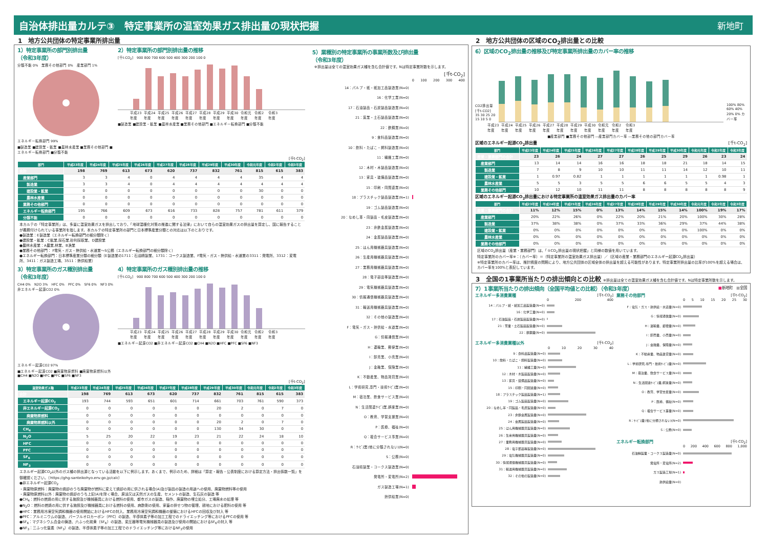自治体排出量カルテ③　特定事業所の温室効果ガス排出量の現状把握
新地町
1　地方公共団体の特定事業所排出量
1）特定事業所の部門別排出量
（令和3年度）
分類不能 0%　業務その他部門 0%　産業部門 1%
エネルギー転換部門 99%
■製造業 ■建設業・鉱業 ■農林水産業 ■業務その他部門 ■エネルギー転換部門 ■分類不能
2）特定事業所の部門別排出量の推移
[千t-CO<sub>2</sub>]　900 800 700 600 500 400 300 200 100 0
平成23年度 平成24年度 平成25年度 平成26年度 平成27年度 平成28年度 平成29年度 平成30年度 令和元年度 令和2年度 令和3年度
■製造業 ■建設業・鉱業 ■農林水産業 ■業務その他部門 ■エネルギー転換部門 ■分類不能
[千t-CO<sub>2</sub>]
| 部門 | 平成23年度 | 平成24年度 | 平成25年度 | 平成26年度 | 平成27年度 | 平成28年度 | 平成29年度 | 平成30年度 | 令和元年度 | 令和2年度 | 令和3年度 |
| --- | --- | --- | --- | --- | --- | --- | --- | --- | --- | --- | --- |
| 合計 | 198 | 769 | 613 | 673 | 620 | 737 | 832 | 761 | 815 | 615 | 383 |
| 産業部門 | 3 | 3 | 4 | 0 | 4 | 4 | 4 | 4 | 35 | 4 | 4 |
| 製造業 | 3 | 3 | 4 | 0 | 4 | 4 | 4 | 4 | 4 | 4 | 4 |
| 建設業・鉱業 | 0 | 0 | 0 | 0 | 0 | 0 | 0 | 0 | 30 | 0 | 0 |
| 農林水産業 | 0 | 0 | 0 | 0 | 0 | 0 | 0 | 0 | 0 | 0 | 0 |
| 業務その他部門 | 0 | 0 | 0 | 0 | 0 | 0 | 0 | 0 | 0 | 0 | 0 |
| エネルギー転換部門 | 195 | 766 | 609 | 673 | 616 | 733 | 828 | 757 | 781 | 611 | 379 |
| 分類不能 | 0 | 0 | 0 | 0 | 0 | 0 | 0 | 0 | 0 | 0 | 0 |
本カルテの「特定事業所」は、多量に温室効果ガスを排出しており、「地球温暖化対策の推進に関する法律」において自らの温室効果ガスの排出量を算定し、国に報告することが義務付けられている事業所を指します。本カルテの特定事業所の部門と日本標準産業分類との対応は以下のとおりです。
●製造業：E製造業（エネルギー転換部門の細分類除く）
●建設業・鉱業：C鉱業,採石業,砂利採取業、D建設業
●農林水産業：A農業,林業、B漁業
●業務その他部門： F電気・ガス・熱供給・水道業～S公務（エネルギー転換部門の細分類除く）
●エネルギー転換部門：日本標準産業分類の細分類（E製造業の1711：石油精製業、1731：コークス製造業、F電気・ガス・熱供給・水道業の3311：発電所、3312：変電所、3411：ガス製造工場、3511：熱供給業）
3）特定事業所のガス種別排出量
（令和3年度）
CH4 0%　N2O 3%　HFC 0%　PFC 0%　SF6 0%　NF3 0%
非エネルギー起源CO2 0%
エネルギー起源CO2 97%
■エネルギー起源CO2 ■廃棄物原燃料 ■廃棄物原燃料以外 ■CH4 ■N2O ■HFC ■PFC ■SF6 ■NF3
4）特定事業所のガス種別排出量の推移
[千t-CO<sub>2</sub>]　900 800 700 600 500 400 300 200 100 0
平成23年度 平成24年度 平成25年度 平成26年度 平成27年度 平成28年度 平成29年度 平成30年度 令和元年度 令和2年度 令和3年度
■エネルギー起源CO2 ■非エネルギー起源CO2 ■CH4 ■N2O ■HFC ■PFC ■SF6 ■NF3
[千t-CO<sub>2</sub>]
| 温室効果ガス種 | 平成23年度 | 平成24年度 | 平成25年度 | 平成26年度 | 平成27年度 | 平成28年度 | 平成29年度 | 平成30年度 | 令和元年度 | 令和2年度 | 令和3年度 |
| --- | --- | --- | --- | --- | --- | --- | --- | --- | --- | --- | --- |
| 合計 | 198 | 769 | 613 | 673 | 620 | 737 | 832 | 761 | 815 | 615 | 383 |
| エネルギー起源CO<sub>2</sub> | 193 | 744 | 593 | 651 | 601 | 714 | 661 | 703 | 761 | 590 | 373 |
| 非エネルギー起源CO<sub>2</sub> | 0 | 0 | 0 | 0 | 0 | 0 | 20 | 2 | 0 | 7 | 0 |
| 廃棄物原燃料 | 0 | 0 | 0 | 0 | 0 | 0 | 0 | 0 | 0 | 0 | 0 |
| 廃棄物原燃料以外 | 0 | 0 | 0 | 0 | 0 | 0 | 20 | 2 | 0 | 7 | 0 |
| CH<sub>4</sub> | 0 | 0 | 0 | 0 | 0 | 0 | 130 | 34 | 30 | 0 | 0 |
| N<sub>2</sub>O | 5 | 25 | 20 | 22 | 19 | 23 | 21 | 22 | 24 | 18 | 10 |
| HFC | 0 | 0 | 0 | 0 | 0 | 0 | 0 | 0 | 0 | 0 | 0 |
| PFC | 0 | 0 | 0 | 0 | 0 | 0 | 0 | 0 | 0 | 0 | 0 |
| SF<sub>6</sub> | 0 | 0 | 0 | 0 | 0 | 0 | 0 | 0 | 0 | 0 | 0 |
| NF<sub>3</sub> | 0 | 0 | 0 | 0 | 0 | 0 | 0 | 0 | 0 | 0 | 0 |
エネルギー起源CO<sub>2</sub>以外のガス種の排出源となっている活動を以下に例示します。あくまで、例示のため、詳細は「算定・報告・公表制度における算定方法・排出係数一覧」を御確認ください。（https://ghg-santeikohyo.env.go.jp/calc）
●非エネルギー起源CO<sub>2</sub>
・廃棄物原燃料：廃棄物の焼却のうち廃棄物が燃料に変えて焼却の用に供される場合(A)及び製品の製造の用途への使用、廃棄物燃料等の使用
・廃棄物原燃料以外：廃棄物の焼却のうち上記(A)を除く場合、原油又は天然ガスの生産、セメントの製造、生石灰の製造 等
●CH<sub>4</sub>：燃料の燃焼の用に供する施設及び機械器具における燃料の使用、都市ガスの製造、稲作、廃棄物の埋立処分、工場廃水の処理 等
●N<sub>2</sub>O：燃料の燃焼の用に供する施設及び機械器具における燃料の使用、麻酔剤の使用、家畜の排せつ物の管理、耕地における肥料の使用 等
●HFC：業務用冷凍空気調和機器の使用開始におけるHFCの封入、業務用冷凍空気調和機器の整備におけるHFCの回収及び封入 等
●PFC：アルミニウムの製造、パーフルオロカーボン（PFC）の製造、半導体素子等の加工工程でのドライエッチング等におけるPFCの使用 等
●SF<sub>6</sub>：マグネシウム合金の鋳造、六ふっ化硫黄（SF<sub>6</sub>）の製造、変圧器等電気機械器具の製造及び使用の開始におけるSF<sub>6</sub>の封入 等
●NF<sub>3</sub>：三ふっ化窒素（NF<sub>3</sub>）の製造、半導体素子等の加工工程でのドライエッチング等におけるNF<sub>3</sub>の使用
5）業種別の特定事業所の事業所数及び排出量
（令和3年度）
※排出量は全ての温室効果ガス種を含む合計値です。Nは特定事業所数を示します。
[千t-CO<sub>2</sub>]
0 100 200 300 400
14：パルプ・紙・紙加工品製造業(N=0)
16：化学工業(N=0)
17：石油製品・石炭製品製造業(N=0)
21：窯業・土石製品製造業(N=0)
22：鉄鋼業(N=0)
9：食料品製造業(N=0)
10：飲料・たばこ・飼料製造業(N=0)
11：繊維工業(N=0)
12：木材・木製品製造業(N=0)
13：家具・装備品製造業(N=0)
15：印刷・同関連業(N=0)
18：プラスチック製品製造業(N=1)
19：ゴム製品製造業(N=0)
20：なめし革・同製品・毛皮製造業(N=0)
23：非鉄金属製造業(N=0)
24：金属製品製造業(N=0)
25：はん用機械器具製造業(N=0)
26：生産用機械器具製造業(N=0)
27：業務用機械器具製造業(N=0)
28：電子部品等製造業(N=0)
29：電気機械器具製造業(N=0)
30：情報通信機械器具製造業(N=0)
31：輸送用機械器具製造業(N=0)
32：その他の製造業(N=0)
F：電気・ガス・熱供給・水道業(N=0)
G：情報通信業(N=0)
H：運輸業、郵便業(N=0)
I：卸売業、小売業(N=0)
J：金融業、保険業(N=0)
K：不動産業、物品賃貸業(N=0)
L：学術研究,専門・技術ｻｰﾋﾞｽ業(N=0)
M：宿泊業、飲食サービス業(N=0)
N：生活関連ｻｰﾋﾞｽ業,娯楽業(N=0)
O：教育、学習支援業(N=0)
P：医療、福祉(N=0)
Q：複合サービス事業(N=0)
R：ｻｰﾋﾞｽ業(他に分類されない)(N=0)
S：公務(N=0)
石油精製業・コークス製造業(N=0)
発電所・変電所(N=2)
ガス製造工場(N=1)
熱供給業(N=0)
2　地方公共団体の区域のCO<sub>2</sub>排出量との比較
6）区域のCO<sub>2</sub>排出量の推移及び特定事業所排出量のカバー率の推移
CO2排出量[千t-CO2] 35 30 25 20 15 10 5 0
100% 80% 60% 40% 20% 0% カバー率
平成23年度 平成24年度 平成25年度 平成26年度 平成27年度 平成28年度 平成29年度 平成30年度 令和元年度 令和2年度 令和3年度
■産業部門 ■業務その他部門 ―産業部門カバー率 ―業務その他の部門カバー率
区域のエネルギー起源CO<sub>2</sub>排出量 [千t-CO<sub>2</sub>]
| 部門 | 平成23年度 | 平成24年度 | 平成25年度 | 平成26年度 | 平成27年度 | 平成28年度 | 平成29年度 | 平成30年度 | 令和元年度 | 令和2年度 | 令和3年度 |
| --- | --- | --- | --- | --- | --- | --- | --- | --- | --- | --- | --- |
| 産業・業務部門の合計 | 23 | 26 | 24 | 27 | 27 | 26 | 25 | 29 | 26 | 23 | 24 |
| 産業部門 | 13 | 14 | 14 | 16 | 16 | 18 | 18 | 21 | 18 | 14 | 15 |
| 製造業 | 7 | 8 | 9 | 10 | 10 | 11 | 11 | 14 | 12 | 10 | 11 |
| 建設業・鉱業 | 1 | 0.97 | 0.82 | 1 | 1 | 1 | 1 | 1 | 1 | 0.98 | 1 |
| 農林水産業 | 5 | 5 | 3 | 5 | 5 | 6 | 6 | 5 | 5 | 4 | 3 |
| 業務その他部門 | 10 | 12 | 10 | 11 | 11 | 8 | 8 | 8 | 8 | 8 | 9 |
区域のエネルギー起源CO<sub>2</sub>排出量における特定事業所の温室効果ガス排出量のカバー率
| 部門 | 平成23年度 | 平成24年度 | 平成25年度 | 平成26年度 | 平成27年度 | 平成28年度 | 平成29年度 | 平成30年度 | 令和元年度 | 令和2年度 | 令和3年度 |
| --- | --- | --- | --- | --- | --- | --- | --- | --- | --- | --- | --- |
| 産業・業務部門の合計 | 11% | 12% | 15% | 0% | 13% | 14% | 15% | 14% | 100% | 19% | 17% |
| 産業部門 | 20% | 22% | 26% | 0% | 22% | 20% | 21% | 20% | 100% | 30% | 28% |
| 製造業 | 37% | 38% | 38% | 0% | 37% | 33% | 36% | 29% | 37% | 44% | 38% |
| 建設業・鉱業 | 0% | 0% | 0% | 0% | 0% | 0% | 0% | 0% | 100% | 0% | 0% |
| 農林水産業 | 0% | 0% | 0% | 0% | 0% | 0% | 0% | 0% | 0% | 0% | 0% |
| 業務その他部門 | 0% | 0% | 0% | 0% | 0% | 0% | 0% | 0% | 0% | 0% | 0% |
区域のCO<sub>2</sub>排出量（産業・業務部門）は、「①CO<sub>2</sub>排出量の現状把握」と同様の数値を用いています。
特定事業所のカバー率※：（カバー率）＝（特定事業所の温室効果ガス排出量）／（区域の産業・業務部門のエネルギー起源CO<sub>2</sub>排出量）
※特定事業所のカバー率は、推計精度の問題により、地方公共団体の区域全体の排出量を超える可能性があります。特定事業所排出量の比率が100%を超える場合は、カバー率を100%と表記しています。
3　全国の1事業所当たりの排出傾向との比較 ※排出量は全ての温室効果ガス種を含む合計値です。Nは特定事業所数を示します。
7）1事業所当たりの排出傾向（全国平均値との比較）（令和3年度） ■新地町　■全国
エネルギー多消費業種 [千t-CO<sub>2</sub>]
0 200 400
14：パルプ・紙・紙加工品製造業(N=0)
16：化学工業(N=0)
17：石油製品・石炭製品製造業(N=0)
21：窯業・土石製品製造業(N=0)
22：鉄鋼業(N=0)
エネルギー多消費業種以外 [千t-CO<sub>2</sub>]
0 10 20 30 40
9：食料品製造業(N=0)
10：飲料・たばこ・飼料製造業(N=0)
11：繊維工業(N=0)
12：木材・木製品製造業(N=0)
13：家具・装備品製造業(N=0)
15：印刷・同関連業(N=0)
18：プラスチック製品製造業(N=1)
19：ゴム製品製造業(N=0)
20：なめし革・同製品・毛皮製造業(N=0)
23：非鉄金属製造業(N=0)
24：金属製品製造業(N=0)
25：はん用機械器具製造業(N=0)
26：生産用機械器具製造業(N=0)
27：業務用機械器具製造業(N=0)
28：電子部品等製造業(N=0)
29：電気機械器具製造業(N=0)
30：情報通信機械器具製造業(N=0)
31：輸送用機械器具製造業(N=0)
32：その他の製造業(N=0)
業務その他部門 [千t-CO<sub>2</sub>]
0 5 10 15 20 25 30
F：電気・ガス・熱供給・水道業(N=0)
G：情報通信業(N=0)
H：運輸業、郵便業(N=0)
I：卸売業、小売業(N=0)
J：金融業、保険業(N=0)
K：不動産業、物品賃貸業(N=0)
L：学術研究,専門・技術ｻｰﾋﾞｽ業(N=0)
M：宿泊業、飲食サービス業(N=0)
N：生活関連ｻｰﾋﾞｽ業,娯楽業(N=0)
O：教育、学習支援業(N=0)
P：医療、福祉(N=0)
Q：複合サービス事業(N=0)
R：ｻｰﾋﾞｽ業(他に分類されない)(N=0)
S：公務(N=0)
エネルギー転換部門 [千t-CO<sub>2</sub>]
0 200 400 600 800 1,000
石油精製業・コークス製造業(N=0)
発電所・変電所(N=2)
ガス製造工場(N=1)
熱供給業(N=0)